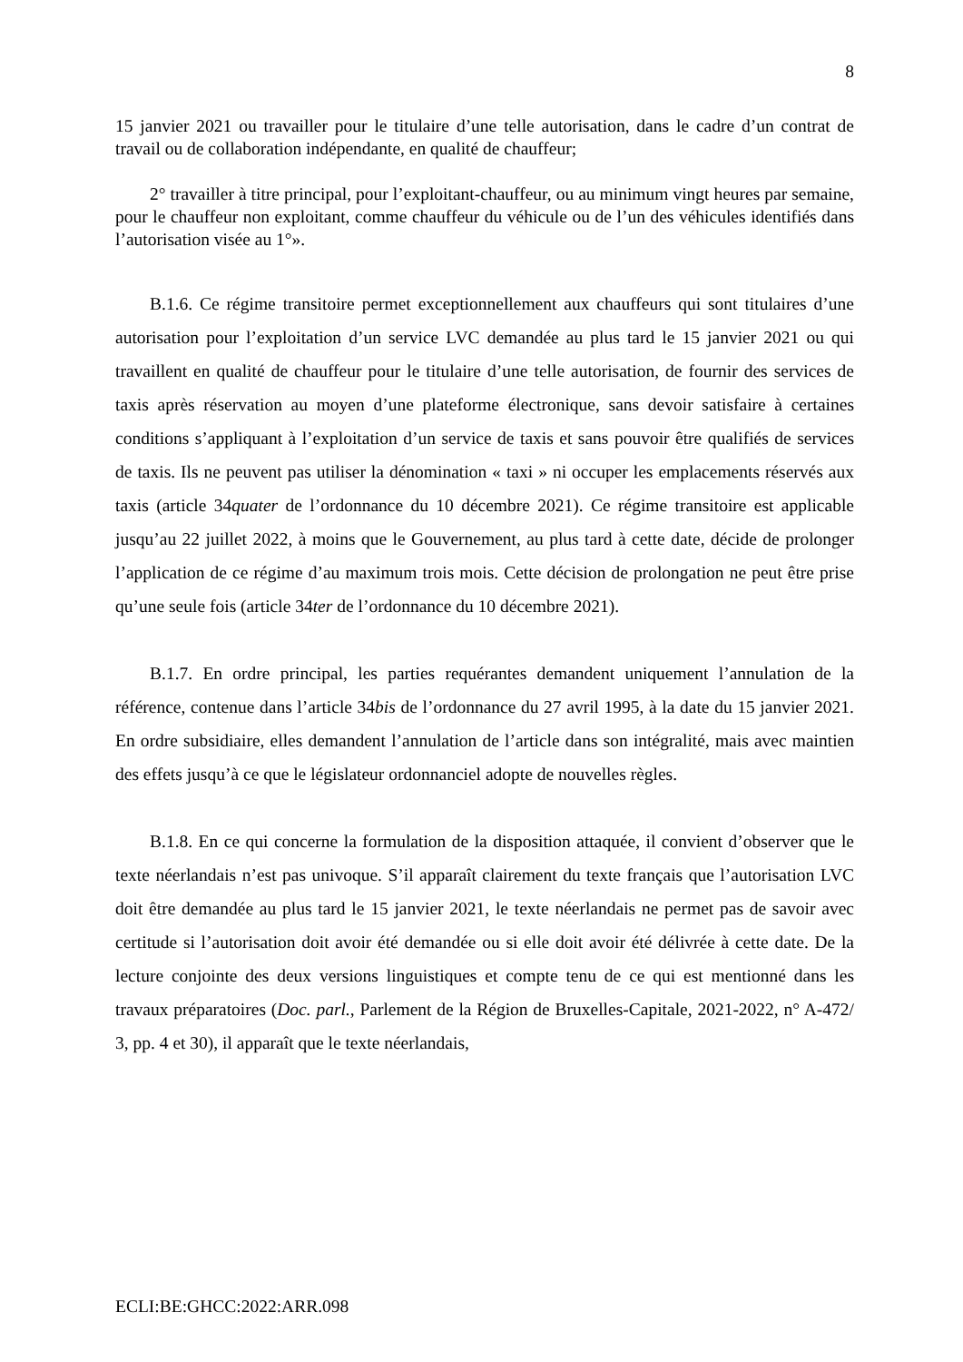8
15 janvier 2021 ou travailler pour le titulaire d’une telle autorisation, dans le cadre d’un contrat de travail ou de collaboration indépendante, en qualité de chauffeur;
2° travailler à titre principal, pour l’exploitant-chauffeur, ou au minimum vingt heures par semaine, pour le chauffeur non exploitant, comme chauffeur du véhicule ou de l’un des véhicules identifiés dans l’autorisation visée au 1°».
B.1.6. Ce régime transitoire permet exceptionnellement aux chauffeurs qui sont titulaires d’une autorisation pour l’exploitation d’un service LVC demandée au plus tard le 15 janvier 2021 ou qui travaillent en qualité de chauffeur pour le titulaire d’une telle autorisation, de fournir des services de taxis après réservation au moyen d’une plateforme électronique, sans devoir satisfaire à certaines conditions s’appliquant à l’exploitation d’un service de taxis et sans pouvoir être qualifiés de services de taxis. Ils ne peuvent pas utiliser la dénomination « taxi » ni occuper les emplacements réservés aux taxis (article 34quater de l’ordonnance du 10 décembre 2021). Ce régime transitoire est applicable jusqu’au 22 juillet 2022, à moins que le Gouvernement, au plus tard à cette date, décide de prolonger l’application de ce régime d’au maximum trois mois. Cette décision de prolongation ne peut être prise qu’une seule fois (article 34ter de l’ordonnance du 10 décembre 2021).
B.1.7. En ordre principal, les parties requérantes demandent uniquement l’annulation de la référence, contenue dans l’article 34bis de l’ordonnance du 27 avril 1995, à la date du 15 janvier 2021. En ordre subsidiaire, elles demandent l’annulation de l’article dans son intégralité, mais avec maintien des effets jusqu’à ce que le législateur ordonnanciel adopte de nouvelles règles.
B.1.8. En ce qui concerne la formulation de la disposition attaquée, il convient d’observer que le texte néerlandais n’est pas univoque. S’il apparaît clairement du texte français que l’autorisation LVC doit être demandée au plus tard le 15 janvier 2021, le texte néerlandais ne permet pas de savoir avec certitude si l’autorisation doit avoir été demandée ou si elle doit avoir été délivrée à cette date. De la lecture conjointe des deux versions linguistiques et compte tenu de ce qui est mentionné dans les travaux préparatoires (Doc. parl., Parlement de la Région de Bruxelles-Capitale, 2021-2022, n° A-472/ 3, pp. 4 et 30), il apparaît que le texte néerlandais,
ECLI:BE:GHCC:2022:ARR.098